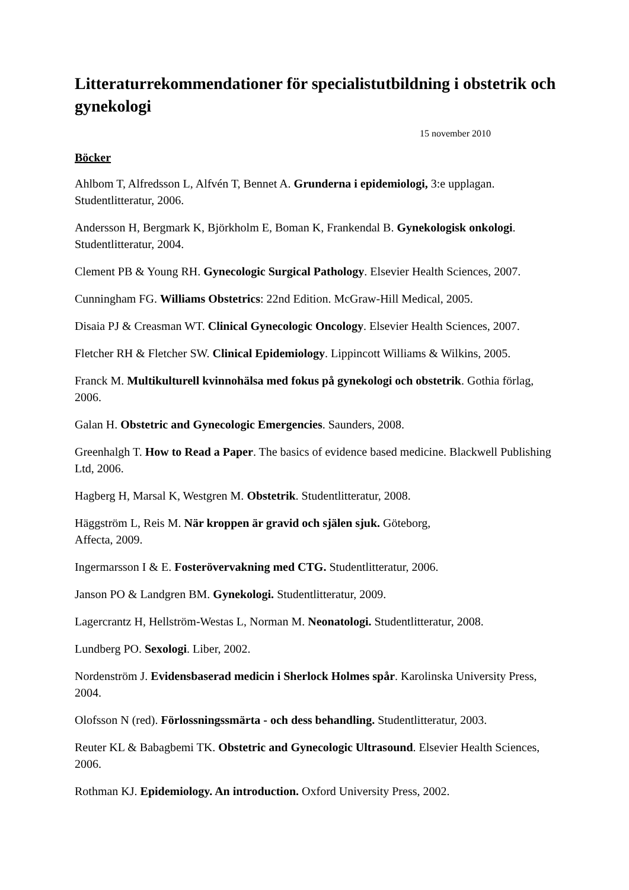Litteraturrekommendationer för specialistutbildning i obstetrik och gynekologi
15 november 2010
Böcker
Ahlbom T, Alfredsson L, Alfvén T, Bennet A. Grunderna i epidemiologi, 3:e upplagan. Studentlitteratur, 2006.
Andersson H, Bergmark K, Björkholm E, Boman K, Frankendal B. Gynekologisk onkologi. Studentlitteratur, 2004.
Clement PB & Young RH. Gynecologic Surgical Pathology. Elsevier Health Sciences, 2007.
Cunningham FG. Williams Obstetrics: 22nd Edition. McGraw-Hill Medical, 2005.
Disaia PJ & Creasman WT. Clinical Gynecologic Oncology. Elsevier Health Sciences, 2007.
Fletcher RH & Fletcher SW. Clinical Epidemiology. Lippincott Williams & Wilkins, 2005.
Franck M. Multikulturell kvinnohälsa med fokus på gynekologi och obstetrik. Gothia förlag, 2006.
Galan H. Obstetric and Gynecologic Emergencies. Saunders, 2008.
Greenhalgh T. How to Read a Paper. The basics of evidence based medicine. Blackwell Publishing Ltd, 2006.
Hagberg H, Marsal K, Westgren M. Obstetrik. Studentlitteratur, 2008.
Häggström L, Reis M. När kroppen är gravid och själen sjuk. Göteborg,
Affecta, 2009.
Ingermarsson I & E. Fosterövervakning med CTG. Studentlitteratur, 2006.
Janson PO & Landgren BM. Gynekologi. Studentlitteratur, 2009.
Lagercrantz H, Hellström-Westas L, Norman M. Neonatologi. Studentlitteratur, 2008.
Lundberg PO. Sexologi. Liber, 2002.
Nordenström J. Evidensbaserad medicin i Sherlock Holmes spår. Karolinska University Press, 2004.
Olofsson N (red). Förlossningssmärta - och dess behandling. Studentlitteratur, 2003.
Reuter KL & Babagbemi TK. Obstetric and Gynecologic Ultrasound. Elsevier Health Sciences, 2006.
Rothman KJ. Epidemiology. An introduction. Oxford University Press, 2002.